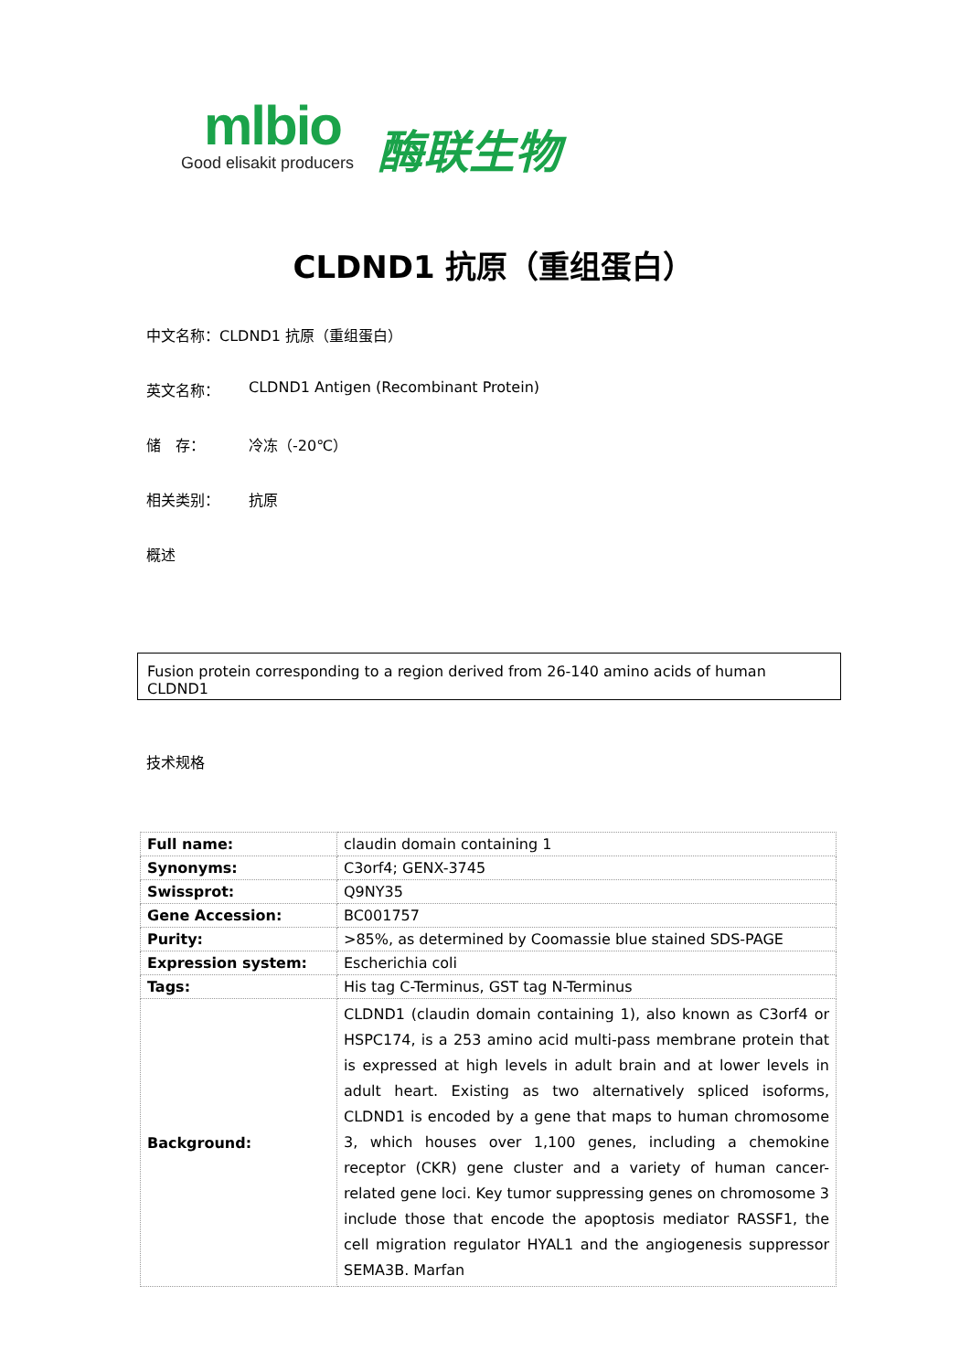mlbio
Good elisakit producers
酶联生物
CLDND1 抗原（重组蛋白）
中文名称：CLDND1 抗原（重组蛋白）
英文名称： CLDND1 Antigen (Recombinant Protein)
储　存： 冷冻（-20℃）
相关类别： 抗原
概述
Fusion protein corresponding to a region derived from 26-140 amino acids of human CLDND1
技术规格
| Full name: | claudin domain containing 1 |
| Synonyms: | C3orf4; GENX-3745 |
| Swissprot: | Q9NY35 |
| Gene Accession: | BC001757 |
| Purity: | >85%, as determined by Coomassie blue stained SDS-PAGE |
| Expression system: | Escherichia coli |
| Tags: | His tag C-Terminus, GST tag N-Terminus |
| Background: | CLDND1 (claudin domain containing 1), also known as C3orf4 or HSPC174, is a 253 amino acid multi-pass membrane protein that is expressed at high levels in adult brain and at lower levels in adult heart. Existing as two alternatively spliced isoforms, CLDND1 is encoded by a gene that maps to human chromosome 3, which houses over 1,100 genes, including a chemokine receptor (CKR) gene cluster and a variety of human cancer-related gene loci. Key tumor suppressing genes on chromosome 3 include those that encode the apoptosis mediator RASSF1, the cell migration regulator HYAL1 and the angiogenesis suppressor SEMA3B. Marfan |